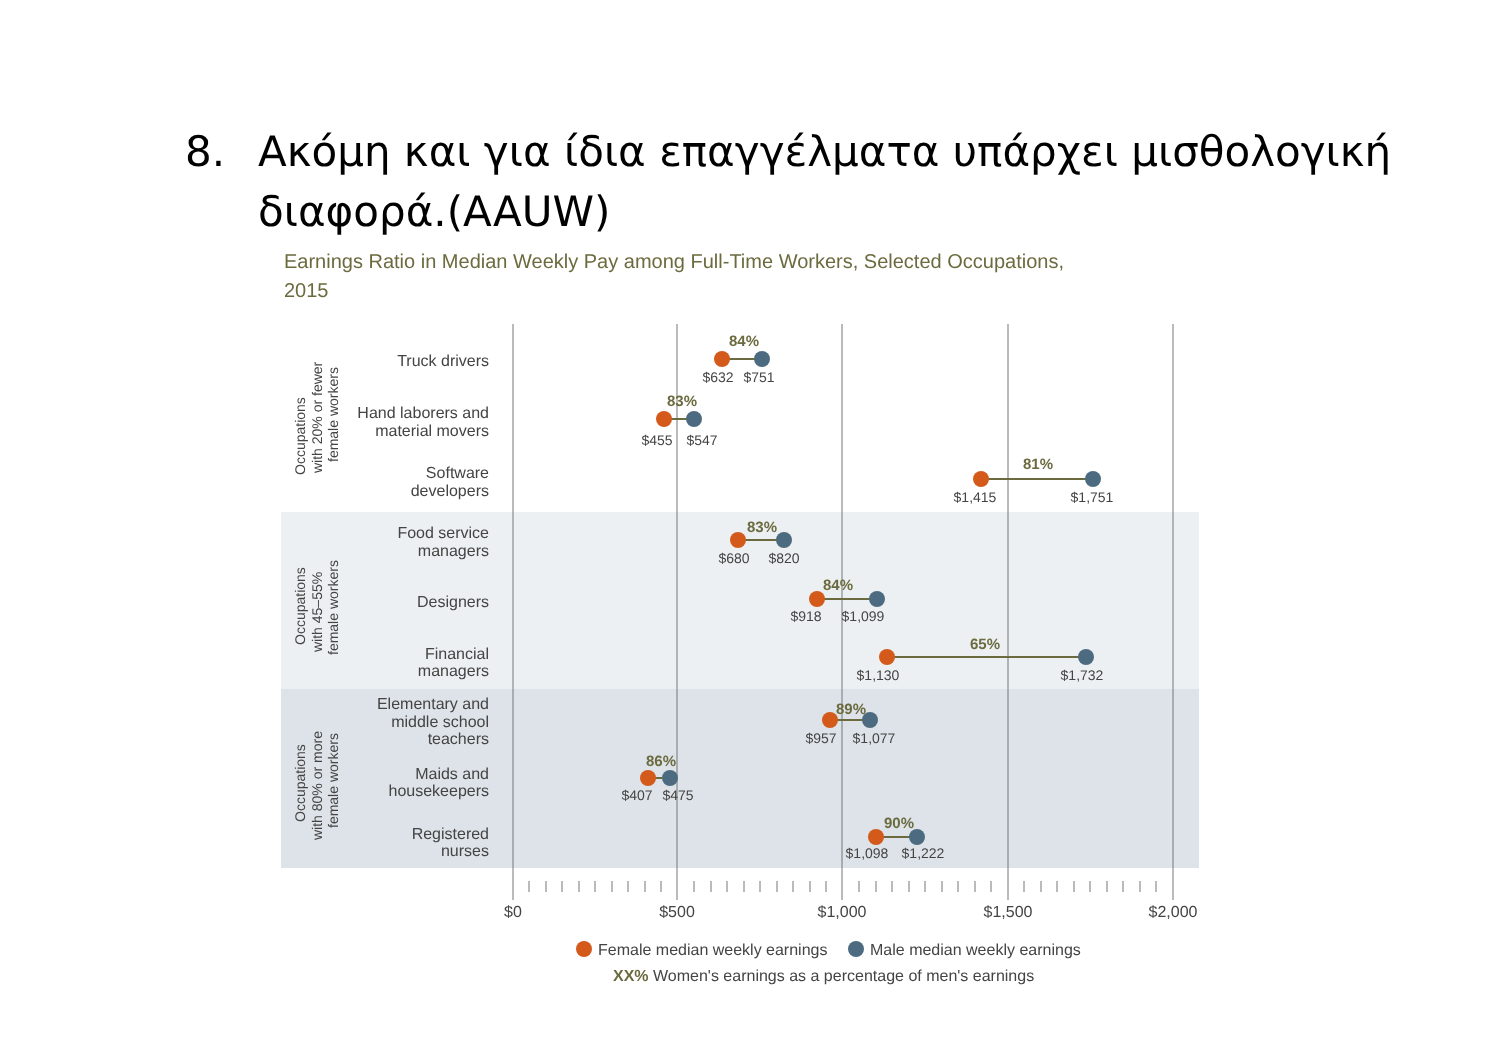8. Ακόμη και για ίδια επαγγέλματα υπάρχει μισθολογική διαφορά.(AAUW)
Earnings Ratio in Median Weekly Pay among Full-Time Workers, Selected Occupations,
2015
Occupations
with 20% or fewer
female workers
Occupations
with 45–55%
female workers
Occupations
with 80% or more
female workers
Truck drivers
Hand laborers and
material movers
Software
developers
Food service
managers
Designers
Financial
managers
Elementary and
middle school
teachers
Maids and
housekeepers
Registered
nurses
84%
83%
81%
83%
84%
65%
89%
86%
90%
$632
$751
$455
$547
$1,415
$1,751
$680
$820
$918
$1,099
$1,130
$1,732
$957
$1,077
$407
$475
$1,098
$1,222
$0
$500
$1,000
$1,500
$2,000
Female median weekly earnings
Male median weekly earnings
XX% Women's earnings as a percentage of men's earnings